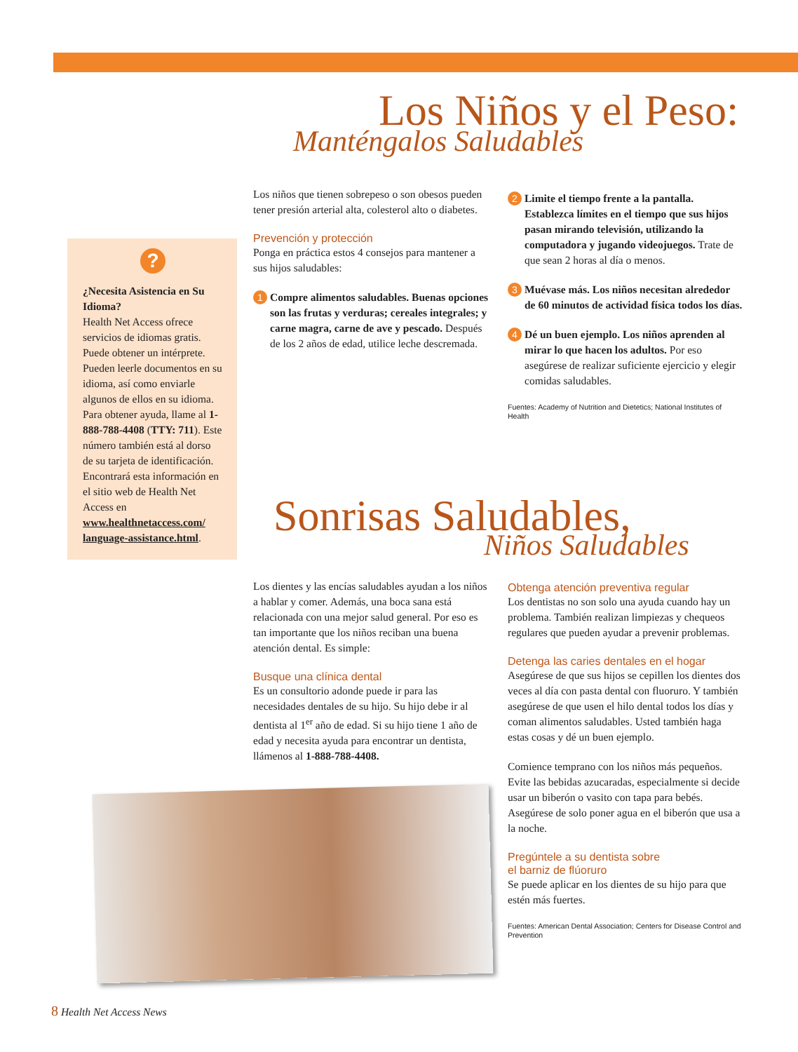Los Niños y el Peso:
Manténgalos Saludables
?
¿Necesita Asistencia en Su Idioma?
Health Net Access ofrece servicios de idiomas gratis. Puede obtener un intérprete. Pueden leerle documentos en su idioma, así como enviarle algunos de ellos en su idioma. Para obtener ayuda, llame al 1-888-788-4408 (TTY: 711). Este número también está al dorso de su tarjeta de identificación. Encontrará esta información en el sitio web de Health Net Access en www.healthnetaccess.com/ language-assistance.html.
Los niños que tienen sobrepeso o son obesos pueden tener presión arterial alta, colesterol alto o diabetes.
Prevención y protección
Ponga en práctica estos 4 consejos para mantener a sus hijos saludables:
1 Compre alimentos saludables. Buenas opciones son las frutas y verduras; cereales integrales; y carne magra, carne de ave y pescado. Después de los 2 años de edad, utilice leche descremada.
2 Limite el tiempo frente a la pantalla. Establezca límites en el tiempo que sus hijos pasan mirando televisión, utilizando la computadora y jugando videojuegos. Trate de que sean 2 horas al día o menos.
3 Muévase más. Los niños necesitan alrededor de 60 minutos de actividad física todos los días.
4 Dé un buen ejemplo. Los niños aprenden al mirar lo que hacen los adultos. Por eso asegúrese de realizar suficiente ejercicio y elegir comidas saludables.
Fuentes: Academy of Nutrition and Dietetics; National Institutes of Health
Sonrisas Saludables,
Niños Saludables
Los dientes y las encías saludables ayudan a los niños a hablar y comer. Además, una boca sana está relacionada con una mejor salud general. Por eso es tan importante que los niños reciban una buena atención dental. Es simple:
Busque una clínica dental
Es un consultorio adonde puede ir para las necesidades dentales de su hijo. Su hijo debe ir al dentista al 1<sup>er</sup> año de edad. Si su hijo tiene 1 año de edad y necesita ayuda para encontrar un dentista, llámenos al 1-888-788-4408.
Obtenga atención preventiva regular
Los dentistas no son solo una ayuda cuando hay un problema. También realizan limpiezas y chequeos regulares que pueden ayudar a prevenir problemas.
Detenga las caries dentales en el hogar
Asegúrese de que sus hijos se cepillen los dientes dos veces al día con pasta dental con fluoruro. Y también asegúrese de que usen el hilo dental todos los días y coman alimentos saludables. Usted también haga estas cosas y dé un buen ejemplo.
Comience temprano con los niños más pequeños. Evite las bebidas azucaradas, especialmente si decide usar un biberón o vasito con tapa para bebés. Asegúrese de solo poner agua en el biberón que usa a la noche.
Pregúntele a su dentista sobre
el barniz de flúoruro
Se puede aplicar en los dientes de su hijo para que estén más fuertes.
Fuentes: American Dental Association; Centers for Disease Control and Prevention
8 Health Net Access News